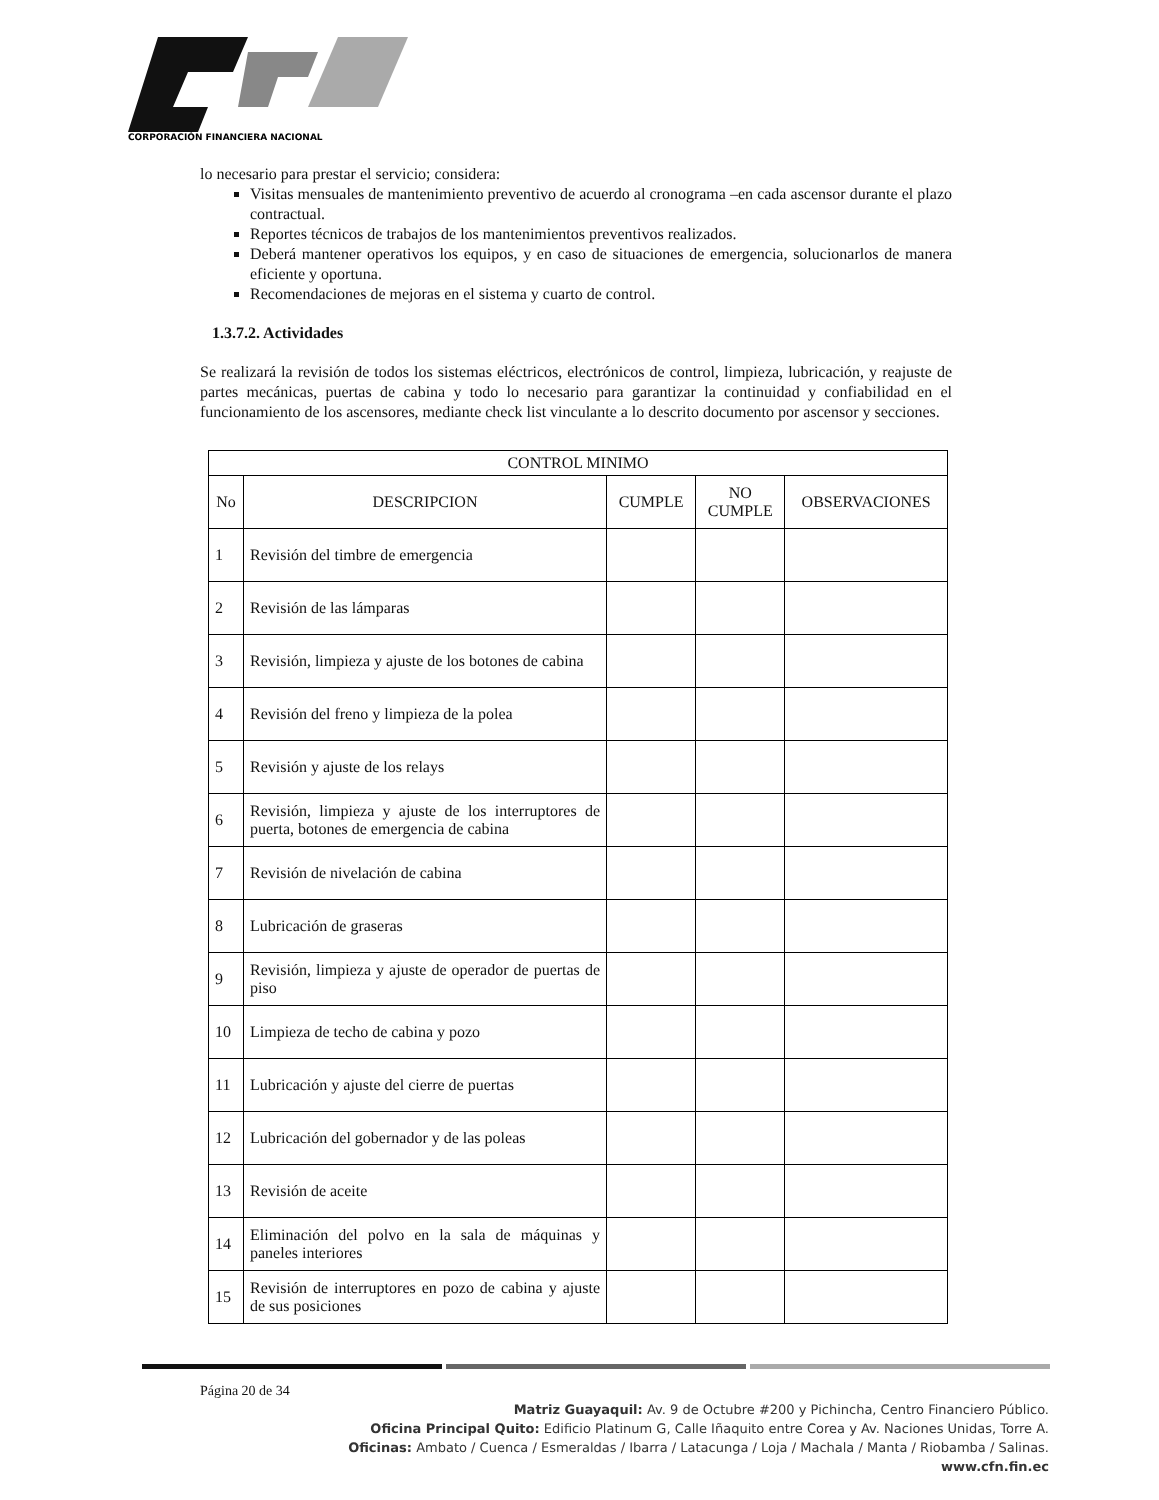CORPORACIÓN FINANCIERA NACIONAL
lo necesario para prestar el servicio; considera:
Visitas mensuales de mantenimiento preventivo de acuerdo al cronograma –en cada ascensor durante el plazo contractual.
Reportes técnicos de trabajos de los mantenimientos preventivos realizados.
Deberá mantener operativos los equipos, y en caso de situaciones de emergencia, solucionarlos de manera eficiente y oportuna.
Recomendaciones de mejoras en el sistema y cuarto de control.
1.3.7.2. Actividades
Se realizará la revisión de todos los sistemas eléctricos, electrónicos de control, limpieza, lubricación, y reajuste de partes mecánicas, puertas de cabina y todo lo necesario para garantizar la continuidad y confiabilidad en el funcionamiento de los ascensores, mediante check list vinculante a lo descrito documento por ascensor y secciones.
| CONTROL MINIMO | | | | |
| --- | --- | --- | --- | --- |
| No | DESCRIPCION | CUMPLE | NO CUMPLE | OBSERVACIONES |
| 1 | Revisión del timbre de emergencia | | | |
| 2 | Revisión de las lámparas | | | |
| 3 | Revisión, limpieza y ajuste de los botones de cabina | | | |
| 4 | Revisión del freno y limpieza de la polea | | | |
| 5 | Revisión y ajuste de los relays | | | |
| 6 | Revisión, limpieza y ajuste de los interruptores de puerta, botones de emergencia de cabina | | | |
| 7 | Revisión de nivelación de cabina | | | |
| 8 | Lubricación de graseras | | | |
| 9 | Revisión, limpieza y ajuste de operador de puertas de piso | | | |
| 10 | Limpieza de techo de cabina y pozo | | | |
| 11 | Lubricación y ajuste del cierre de puertas | | | |
| 12 | Lubricación del gobernador y de las poleas | | | |
| 13 | Revisión de aceite | | | |
| 14 | Eliminación del polvo en la sala de máquinas y paneles interiores | | | |
| 15 | Revisión de interruptores en pozo de cabina y ajuste de sus posiciones | | | |
Página 20 de 34
Matriz Guayaquil: Av. 9 de Octubre #200 y Pichincha, Centro Financiero Público.
Oficina Principal Quito: Edificio Platinum G, Calle Iñaquito entre Corea y Av. Naciones Unidas, Torre A.
Oficinas: Ambato / Cuenca / Esmeraldas / Ibarra / Latacunga / Loja / Machala / Manta / Riobamba / Salinas.
www.cfn.fin.ec